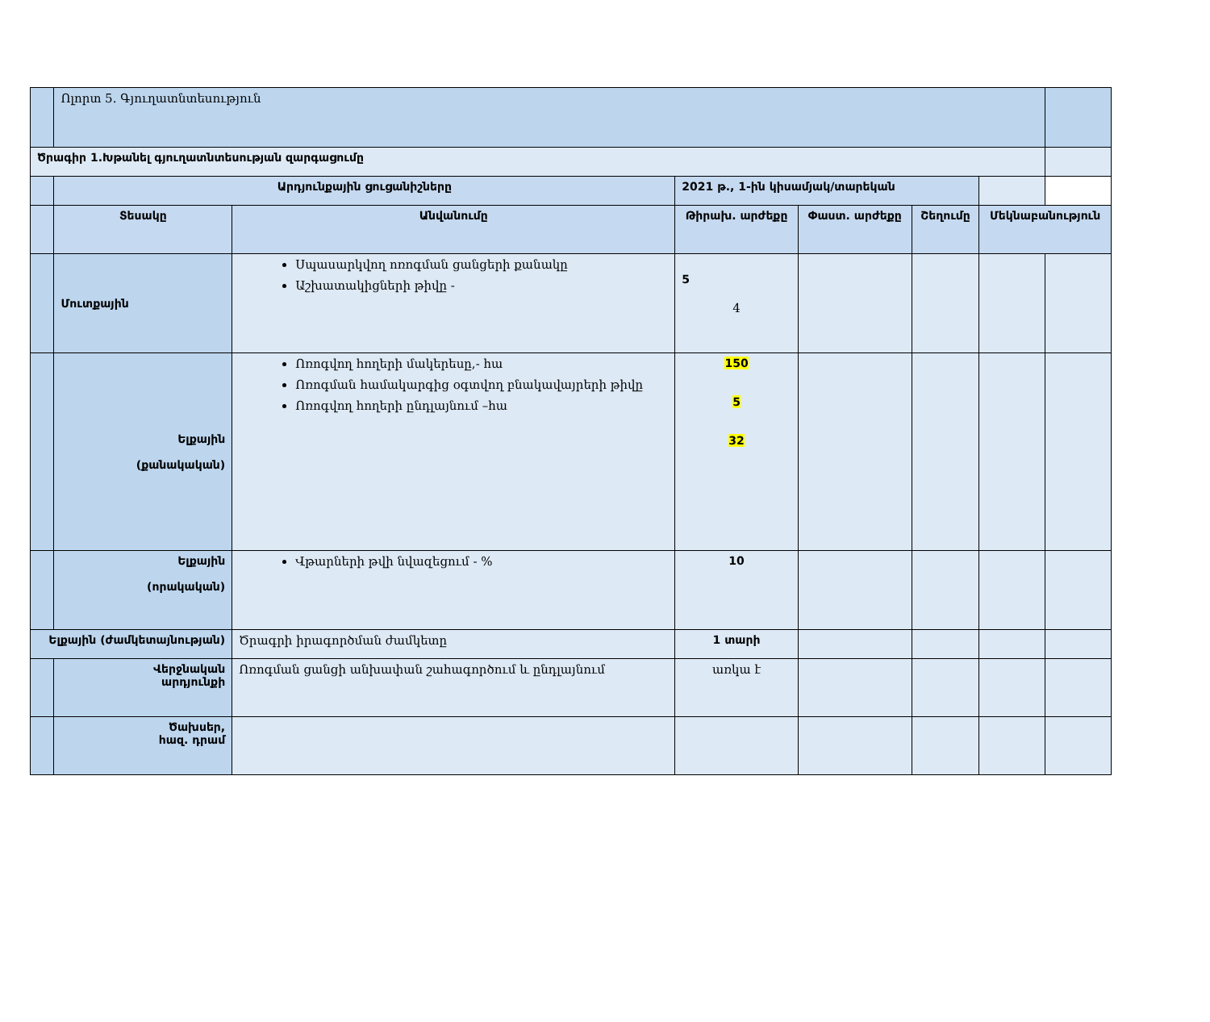| | Ոլորտ 5. Գյուղատնտեսություն | | | | | | |
| Ծրագիր 1.Խթանել գյուղատնտեսության զարգացումը | | | | | | | |
| | Արդյունքային ցուցանիշները | | 2021 թ., 1-ին կիսամյակ/տարեկան | | | | |
| | Տեսակը | Անվանումը | Թիրախ. արժեքը | Փաստ. արժեքը | Շեղումը | Մեկնաբանություն | |
| | Մուտքային | Սպասարկվող ոռոգման ցանցերի քանակը Աշխատակիցների թիվը - | 5 4 | | | | |
| | Ելքային (քանակական) | Ոռոգվող հողերի մակերեսը,- հա Ոռոգման համակարգից օգտվող բնակավայրերի թիվը Ոռոգվող հողերի ընդլայնում –հա | 150 5 32 | | | | |
| | Ելքային (որակական) | Վթարների թվի նվազեցում - % | 10 | | | | |
| Ելքային (ժամկետայնության) | | Ծրագրի իրագործման ժամկետը | 1 տարի | | | | |
| | Վերջնական արդյունքի | Ոռոգման ցանցի անխափան շահագործում և ընդլայնում | առկա է | | | | |
| | Ծախսեր, հազ. դրամ | | | | | | |